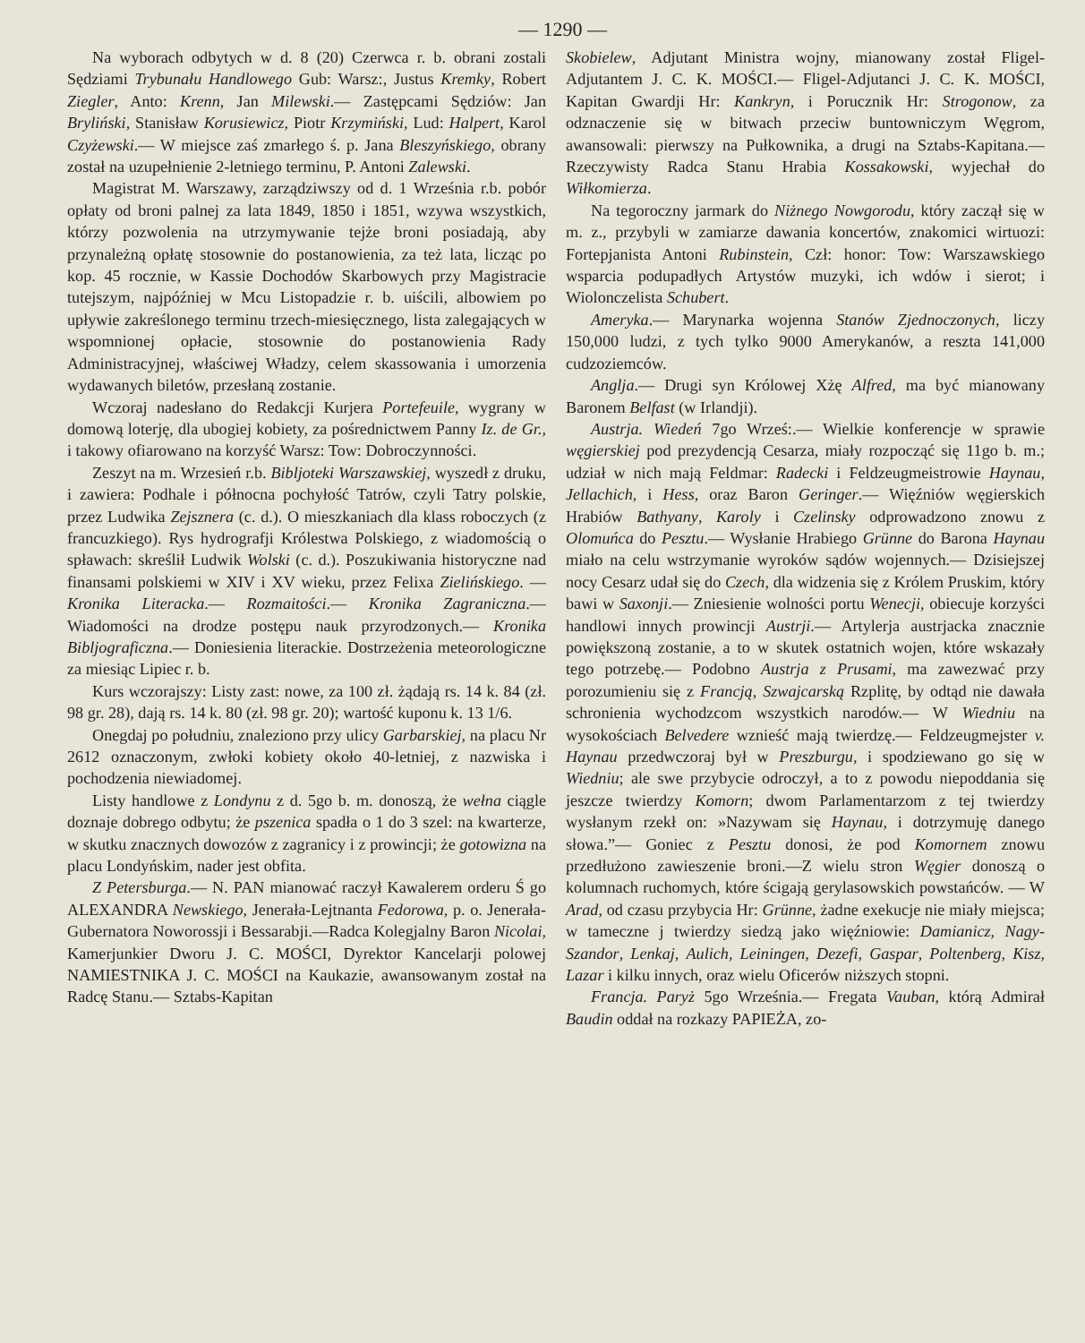— 1290 —
Na wyborach odbytych w d. 8 (20) Czerwca r. b. obrani zostali Sędziami Trybunału Handlowego Gub: Warsz:, Justus Kremky, Robert Ziegler, Anto: Krenn, Jan Milewski.— Zastępcami Sędziów: Jan Bryliński, Stanisław Korusiewicz, Piotr Krzymiński, Lud: Halpert, Karol Czyżewski.— W miejsce zaś zmarłego ś. p. Jana Bleszyńskiego, obrany został na uzupełnienie 2-letniego terminu, P. Antoni Zalewski.
Magistrat M. Warszawy, zarządziwszy od d. 1 Września r.b. pobór opłaty od broni palnej za lata 1849, 1850 i 1851, wzywa wszystkich, którzy pozwolenia na utrzymywanie tejże broni posiadają, aby przynależną opłatę stosownie do postanowienia, za też lata, licząc po kop. 45 rocznie, w Kassie Dochodów Skarbowych przy Magistracie tutejszym, najpóźniej w Mcu Listopadzie r. b. uiścili, albowiem po upływie zakreślonego terminu trzech-miesięcznego, lista zalegających w wspomnionej opłacie, stosownie do postanowienia Rady Administracyjnej, właściwej Władzy, celem skassowania i umorzenia wydawanych biletów, przesłaną zostanie.
Wczoraj nadesłano do Redakcji Kurjera Portefeuile, wygrany w domową loterję, dla ubogiej kobiety, za pośrednictwem Panny Iz. de Gr., i takowy ofiarowano na korzyść Warsz: Tow: Dobroczynności.
Zeszyt na m. Wrzesień r.b. Bibljoteki Warszawskiej, wyszedł z druku, i zawiera: Podhale i północna pochyłość Tatrów, czyli Tatry polskie, przez Ludwika Zejsznera (c. d.). O mieszkaniach dla klass roboczych (z francuzkiego). Rys hydrografji Królestwa Polskiego, z wiadomością o spławach: skreślił Ludwik Wolski (c. d.). Poszukiwania historyczne nad finansami polskiemi w XIV i XV wieku, przez Felixa Zielińskiego. — Kronika Literacka.— Rozmaitości.— Kronika Zagraniczna.—Wiadomości na drodze postępu nauk przyrodzonych.— Kronika Bibljograficzna.— Doniesienia literackie. Dostrzeżenia meteorologiczne za miesiąc Lipiec r. b.
Kurs wczorajszy: Listy zast: nowe, za 100 zł. żądają rs. 14 k. 84 (zł. 98 gr. 28), dają rs. 14 k. 80 (zł. 98 gr. 20); wartość kuponu k. 13 1/6.
Onegdaj po południu, znaleziono przy ulicy Garbarskiej, na placu Nr 2612 oznaczonym, zwłoki kobiety około 40-letniej, z nazwiska i pochodzenia niewiadomej.
Listy handlowe z Londynu z d. 5go b. m. donoszą, że wełna ciągle doznaje dobrego odbytu; że pszenica spadła o 1 do 3 szel: na kwarterze, w skutku znacznych dowozów z zagranicy i z prowincji; że gotowizna na placu Londyńskim, nader jest obfita.
Z Petersburga.— N. PAN mianować raczył Kawalerem orderu Ś go ALEXANDRA Newskiego, Jenerała-Lejtnanta Fedorowa, p. o. Jenerała-Gubernatora Noworossji i Bessarabji.—Radca Kolegjalny Baron Nicolai, Kamerjunkier Dworu J. C. MOŚCI, Dyrektor Kancelarji polowej NAMIESTNIKA J. C. MOŚCI na Kaukazie, awansowanym został na Radcę Stanu.— Sztabs-Kapitan
Skobielew, Adjutant Ministra wojny, mianowany został Fligel-Adjutantem J. C. K. MOŚCI.— Fligel-Adjutanci J. C. K. MOŚCI, Kapitan Gwardji Hr: Kankryn, i Porucznik Hr: Strogonow, za odznaczenie się w bitwach przeciw buntowniczym Węgrom, awansowali: pierwszy na Pułkownika, a drugi na Sztabs-Kapitana.— Rzeczywisty Radca Stanu Hrabia Kossakowski, wyjechał do Wiłkomierza.
Na tegoroczny jarmark do Niżnego Nowgorodu, który zaczął się w m. z., przybyli w zamiarze dawania koncertów, znakomici wirtuozi: Fortepjanista Antoni Rubinstein, Czł: honor: Tow: Warszawskiego wsparcia podupadłych Artystów muzyki, ich wdów i sierot; i Wiolonczelista Schubert.
Ameryka.— Marynarka wojenna Stanów Zjednoczonych, liczy 150,000 ludzi, z tych tylko 9000 Amerykanów, a reszta 141,000 cudzoziemców.
Anglja.— Drugi syn Królowej Xżę Alfred, ma być mianowany Baronem Belfast (w Irlandji).
Austrja. Wiedeń 7go Wrześ:.— Wielkie konferencje w sprawie węgierskiej pod prezydencją Cesarza, miały rozpocząć się 11go b. m.; udział w nich mają Feldmar: Radecki i Feldzeugmeistrowie Haynau, Jellachich, i Hess, oraz Baron Geringer.— Więźniów węgierskich Hrabiów Bathyany, Karoly i Czelinsky odprowadzono znowu z Olomuńca do Pesztu.— Wysłanie Hrabiego Grünne do Barona Haynau miało na celu wstrzymanie wyroków sądów wojennych.— Dzisiejszej nocy Cesarz udał się do Czech, dla widzenia się z Królem Pruskim, który bawi w Saxonji.— Zniesienie wolności portu Wenecji, obiecuje korzyści handlowi innych prowincji Austrji.— Artylerja austrjacka znacznie powiększoną zostanie, a to w skutek ostatnich wojen, które wskazały tego potrzebę.— Podobno Austrja z Prusami, ma zawezwać przy porozumieniu się z Francją, Szwajcarską Rzplitę, by odtąd nie dawała schronienia wychodzcom wszystkich narodów.— W Wiedniu na wysokościach Belvedere wznieść mają twierdzę.— Feldzeugmejster v. Haynau przedwczoraj był w Preszburgu, i spodziewano go się w Wiedniu; ale swe przybycie odroczył, a to z powodu niepoddania się jeszcze twierdzy Komorn; dwom Parlamentarzom z tej twierdzy wysłanym rzekł on: »Nazywam się Haynau, i dotrzymuję danego słowa.”— Goniec z Pesztu donosi, że pod Komornem znowu przedłużono zawieszenie broni.—Z wielu stron Węgier donoszą o kolumnach ruchomych, które ścigają gerylasowskich powstańców. — W Arad, od czasu przybycia Hr: Grünne, żadne exekucje nie miały miejsca; w tameczne j twierdzy siedzą jako więźniowie: Damianicz, Nagy-Szandor, Lenkaj, Aulich, Leiningen, Dezefi, Gaspar, Poltenberg, Kisz, Lazar i kilku innych, oraz wielu Oficerów niższych stopni.
Francja. Paryż 5go Września.— Fregata Vauban, którą Admirał Baudin oddał na rozkazy PAPIEŻA, zo-